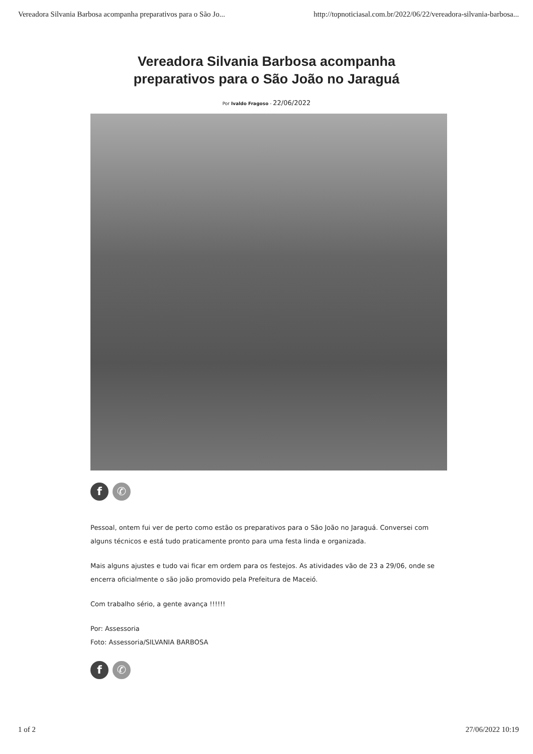Vereadora Silvania Barbosa acompanha preparativos para o São Jo... http://topnoticiasal.com.br/2022/06/22/vereadora-silvania-barbosa...
Vereadora Silvania Barbosa acompanha
preparativos para o São João no Jaraguá
Por Ivaldo Fragoso - 22/06/2022
f ✆
Pessoal, ontem fui ver de perto como estão os preparativos para o São João no Jaraguá. Conversei com alguns técnicos e está tudo praticamente pronto para uma festa linda e organizada.
Mais alguns ajustes e tudo vai ficar em ordem para os festejos. As atividades vão de 23 a 29/06, onde se encerra oficialmente o são joão promovido pela Prefeitura de Maceió.
Com trabalho sério, a gente avança !!!!!!
Por: Assessoria
Foto: Assessoria/SILVANIA BARBOSA
f ✆
1 of 2 27/06/2022 10:19